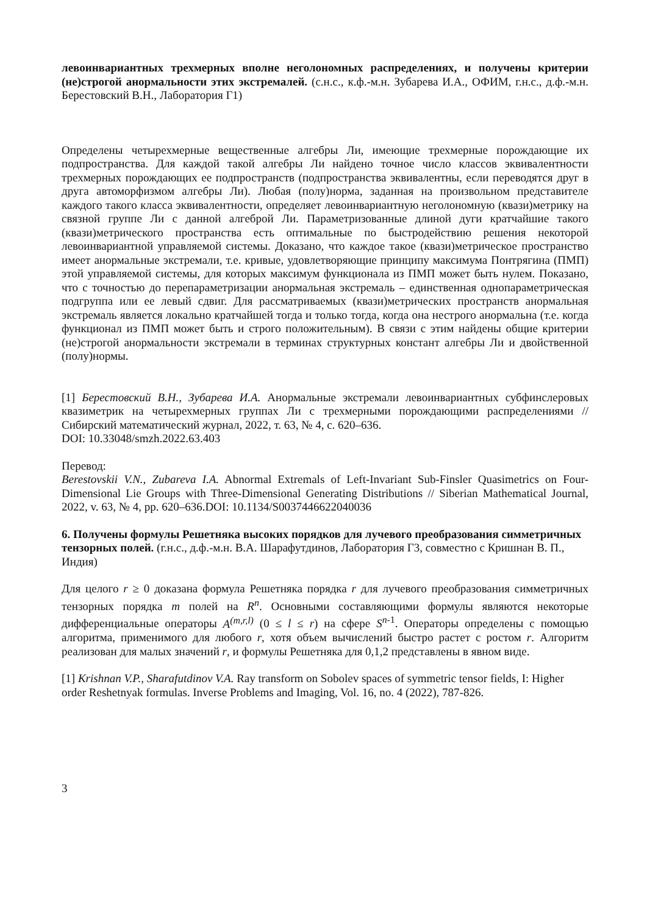левоинвариантных трехмерных вполне неголономных распределениях, и получены критерии (не)строгой анормальности этих экстремалей. (с.н.с., к.ф.-м.н. Зубарева И.А., ОФИМ, г.н.с., д.ф.-м.н. Берестовский В.Н., Лаборатория Г1)
Определены четырехмерные вещественные алгебры Ли, имеющие трехмерные порождающие их подпространства. Для каждой такой алгебры Ли найдено точное число классов эквивалентности трехмерных порождающих ее подпространств (подпространства эквивалентны, если переводятся друг в друга автоморфизмом алгебры Ли). Любая (полу)норма, заданная на произвольном представителе каждого такого класса эквивалентности, определяет левоинвариантную неголономную (квази)метрику на связной группе Ли с данной алгеброй Ли. Параметризованные длиной дуги кратчайшие такого (квази)метрического пространства есть оптимальные по быстродействию решения некоторой левоинвариантной управляемой системы. Доказано, что каждое такое (квази)метрическое пространство имеет анормальные экстремали, т.е. кривые, удовлетворяющие принципу максимума Понтрягина (ПМП) этой управляемой системы, для которых максимум функционала из ПМП может быть нулем. Показано, что с точностью до перепараметризации анормальная экстремаль – единственная однопараметрическая подгруппа или ее левый сдвиг. Для рассматриваемых (квази)метрических пространств анормальная экстремаль является локально кратчайшей тогда и только тогда, когда она нестрого анормальна (т.е. когда функционал из ПМП может быть и строго положительным). В связи с этим найдены общие критерии (не)строгой анормальности экстремали в терминах структурных констант алгебры Ли и двойственной (полу)нормы.
[1] Берестовский В.Н., Зубарева И.А. Анормальные экстремали левоинвариантных субфинслеровых квазиметрик на четырехмерных группах Ли с трехмерными порождающими распределениями // Сибирский математический журнал, 2022, т. 63, № 4, с. 620–636.
DOI: 10.33048/smzh.2022.63.403
Перевод:
Berestovskii V.N., Zubareva I.A. Abnormal Extremals of Left-Invariant Sub-Finsler Quasimetrics on Four-Dimensional Lie Groups with Three-Dimensional Generating Distributions // Siberian Mathematical Journal, 2022, v. 63, № 4, pp. 620–636.DOI: 10.1134/S0037446622040036
6. Получены формулы Решетняка высоких порядков для лучевого преобразования симметричных тензорных полей. (г.н.с., д.ф.-м.н. В.А. Шарафутдинов, Лаборатория Г3, совместно с Кришнан В. П., Индия)
Для целого r ≥ 0 доказана формула Решетняка порядка r для лучевого преобразования симметричных тензорных порядка m полей на R<sup>n</sup>. Основными составляющими формулы являются некоторые дифференциальные операторы A<sup>(m,r,l)</sup> (0 ≤ l ≤ r) на сфере S<sup>n-1</sup>. Операторы определены с помощью алгоритма, применимого для любого r, хотя объем вычислений быстро растет с ростом r. Алгоритм реализован для малых значений r, и формулы Решетняка для 0,1,2 представлены в явном виде.
[1] Krishnan V.P., Sharafutdinov V.A. Ray transform on Sobolev spaces of symmetric tensor fields, I: Higher order Reshetnyak formulas. Inverse Problems and Imaging, Vol. 16, no. 4 (2022), 787-826.
3